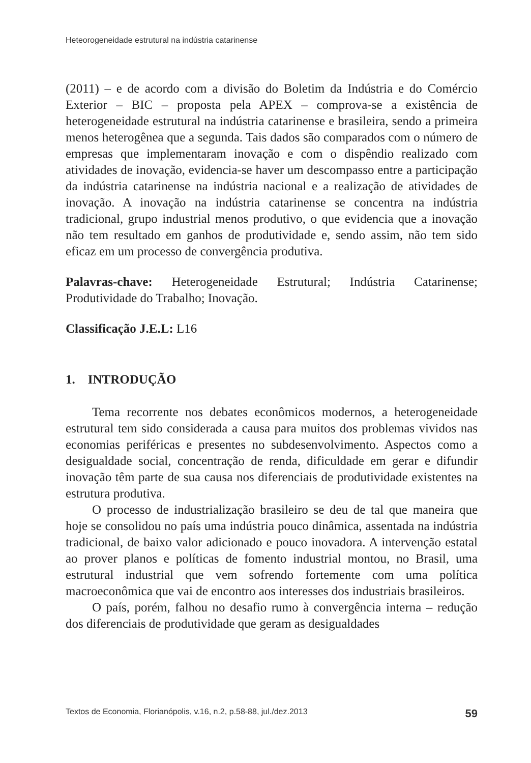Heteorogeneidade estrutural na indústria catarinense
(2011) – e de acordo com a divisão do Boletim da Indústria e do Comércio Exterior – BIC – proposta pela APEX – comprova-se a existência de heterogeneidade estrutural na indústria catarinense e brasileira, sendo a primeira menos heterogênea que a segunda. Tais dados são comparados com o número de empresas que implementaram inovação e com o dispêndio realizado com atividades de inovação, evidencia-se haver um descompasso entre a participação da indústria catarinense na indústria nacional e a realização de atividades de inovação. A inovação na indústria catarinense se concentra na indústria tradicional, grupo industrial menos produtivo, o que evidencia que a inovação não tem resultado em ganhos de produtividade e, sendo assim, não tem sido eficaz em um processo de convergência produtiva.
Palavras-chave: Heterogeneidade Estrutural; Indústria Catarinense; Produtividade do Trabalho; Inovação.
Classificação J.E.L: L16
1. INTRODUÇÃO
Tema recorrente nos debates econômicos modernos, a heterogeneidade estrutural tem sido considerada a causa para muitos dos problemas vividos nas economias periféricas e presentes no subdesenvolvimento. Aspectos como a desigualdade social, concentração de renda, dificuldade em gerar e difundir inovação têm parte de sua causa nos diferenciais de produtividade existentes na estrutura produtiva.
O processo de industrialização brasileiro se deu de tal que maneira que hoje se consolidou no país uma indústria pouco dinâmica, assentada na indústria tradicional, de baixo valor adicionado e pouco inovadora. A intervenção estatal ao prover planos e políticas de fomento industrial montou, no Brasil, uma estrutural industrial que vem sofrendo fortemente com uma política macroeconômica que vai de encontro aos interesses dos industriais brasileiros.
O país, porém, falhou no desafio rumo à convergência interna – redução dos diferenciais de produtividade que geram as desigualdades
Textos de Economia, Florianópolis, v.16, n.2, p.58-88, jul./dez.2013 59